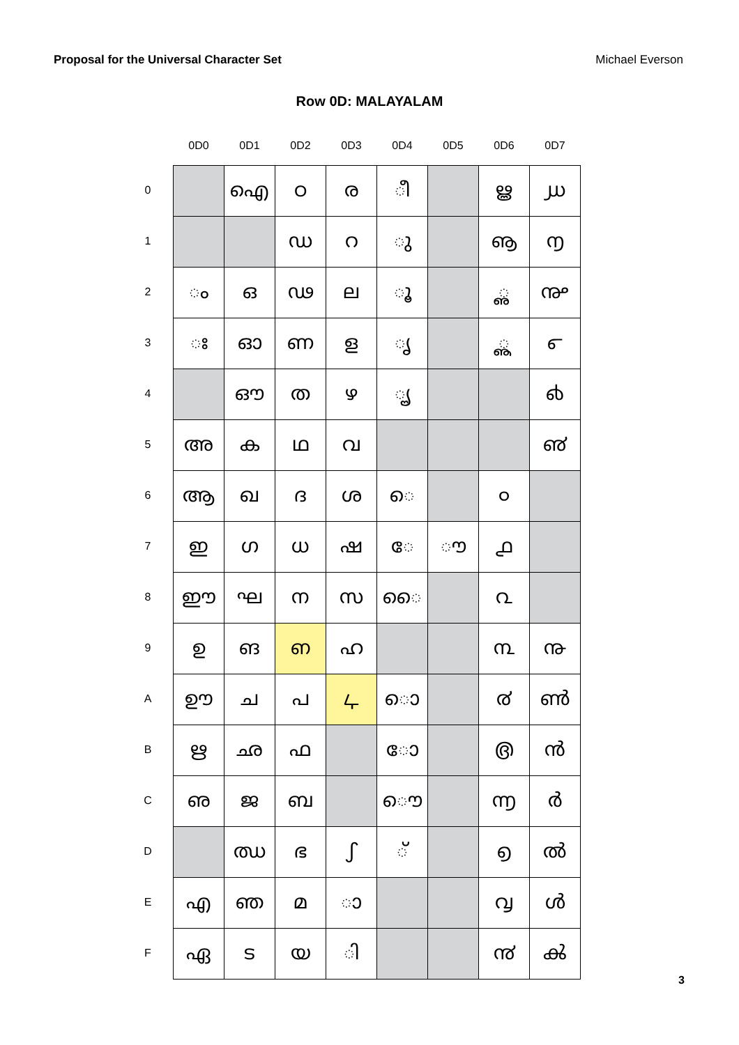Proposal for the Universal Character Set Michael Everson
Row 0D: MALAYALAM
| | 0D0 | 0D1 | 0D2 | 0D3 | 0D4 | 0D5 | 0D6 | 0D7 |
| --- | --- | --- | --- | --- | --- | --- | --- | --- |
| 0 | | ഐ | ഠ | ര | ീ | | ൠ | ൰ |
| 1 | | | ഡ | റ | ു | | ൡ | ൱ |
| 2 | ം | ഒ | ഢ | ല | ൂ | | ൢ | ൲ |
| 3 | ഃ | ഓ | ണ | ള | ൃ | | ൣ | ൳ |
| 4 | | ഔ | ത | ഴ | ൄ | | | ൴ |
| 5 | അ | ക | ഥ | വ | | | | ൵ |
| 6 | ആ | ഖ | ദ | ശ | െ | | ൦ | |
| 7 | ഇ | ഗ | ധ | ഷ | േ | ൗ | ൧ | |
| 8 | ഈ | ഘ | ന | സ | ൈ | | ൨ | |
| 9 | ഉ | ങ | ഩ | ഹ | | | ൩ | ൹ |
| A | ഊ | ച | പ | ഺ | ൊ | | ൪ | ൺ |
| B | ഋ | ഛ | ഫ | | ോ | | ൫ | ൻ |
| C | ഌ | ജ | ബ | | ൌ | | ൬ | ർ |
| D | | ഝ | ഭ | ഽ | ് | | ൭ | ൽ |
| E | എ | ഞ | മ | ാ | | | ൮ | ൾ |
| F | ഏ | ട | യ | ി | | | ൯ | ൿ |
3